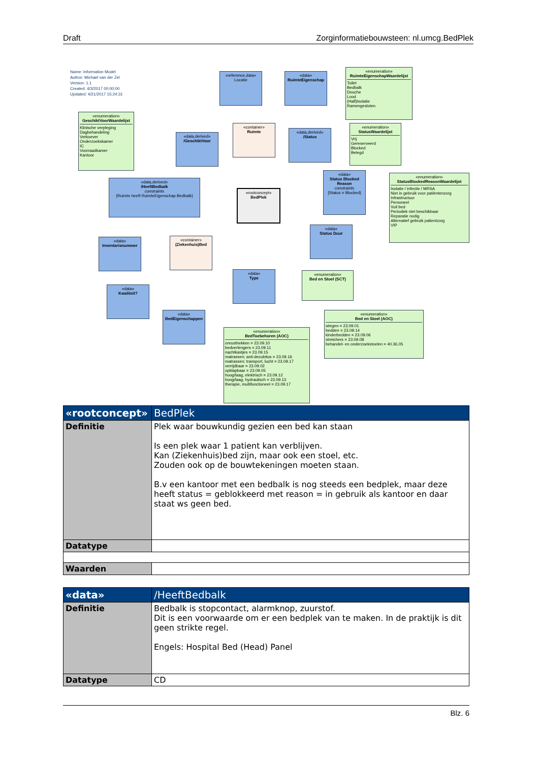Draft Zorginformatiebouwsteen: nl.umcg.BedPlek
Name: Information Model
Author: Michael van der Zel
Version: 1.1
Created: 4/3/2017 00:00:00
Updated: 4/21/2017 15:24:31
«reference,data»
Locatie
«data»
RuimteEigenschap
«enumeration»
RuimteEigenschapWaardelijst
Toilet
Bedbalk
Douche
Lood
(Half)Isolatie
Ramengesloten
«enumeration»
GeschiktVoorWaardelijst
Klinische verpleging
Dagbehandeling
Verkoever
Onderzoekskamer
IC
Voorraadkamer
Kantoor
«container»
Ruimte
«data,derived»
/GeschiktVoor
«data,derived»
/Status
«enumeration»
StatusWaardelijst
Vrij
Gereserveerd
Blocked
Belegd
«data,derived»
/HeeftBedbalk
constraints
{Ruimte heeft RuimteEigenschap.Bedbalk}
«rootconcept»
BedPlek
«data»
Status Blocked Reason
constraints
{Status = Blocked}
«enumeration»
StatusBlockedReasonWaardelijst
Isolatie / infectie / MRSA
Niet in gebruik voor patiëntenzorg
Infrastructuur
Personeel
Vuil bed
Periodiek niet beschikbaar
Reparatie nodig
Alternatief gebruik patientzorg
VIP
«data»
Status Duur
«data»
Inventarisnummer
«container»
(Ziekenhuis)Bed
«data»
Type
«enumeration»
Bed en Stoel (SCT)
«data»
Kwaliteit?
«data»
BedEigenschappen
«enumeration»
Bed en Stoel (AOC)
wiegen = 23.09.01
bedden = 23.09.14
kinderbedden = 23.09.06
stretchers = 23.09.08
behandel- en onderzoekstoelen = 40.36.05
«enumeration»
BedToebehoren (AOC)
onrusthekken = 23.09.10
bedverlengers = 23.09.11
nachtkastjes = 23.09.15
matrassen; anti-decubitus = 23.09.16
matrassen; transport, lucht = 23.09.17
verrijdbaar = 23.09.02
opklapbaar = 23.09.05
hoog/laag, elektrisch = 23.09.12
hoog/laag, hydraulisch = 23.09.13
therapie, multifunctioneel = 23.09.17
| «rootconcept» | BedPlek |
| --- | --- |
| Definitie | Plek waar bouwkundig gezien een bed kan staan Is een plek waar 1 patient kan verblijven. Kan (Ziekenhuis)bed zijn, maar ook een stoel, etc. Zouden ook op de bouwtekeningen moeten staan. B.v een kantoor met een bedbalk is nog steeds een bedplek, maar deze heeft status = geblokkeerd met reason = in gebruik als kantoor en daar staat ws geen bed. |
| Datatype | |
| Waarden | |
| «data» | /HeeftBedbalk |
| --- | --- |
| Definitie | Bedbalk is stopcontact, alarmknop, zuurstof. Dit is een voorwaarde om er een bedplek van te maken. In de praktijk is dit geen strikte regel. Engels: Hospital Bed (Head) Panel |
| Datatype | CD |
Blz. 6